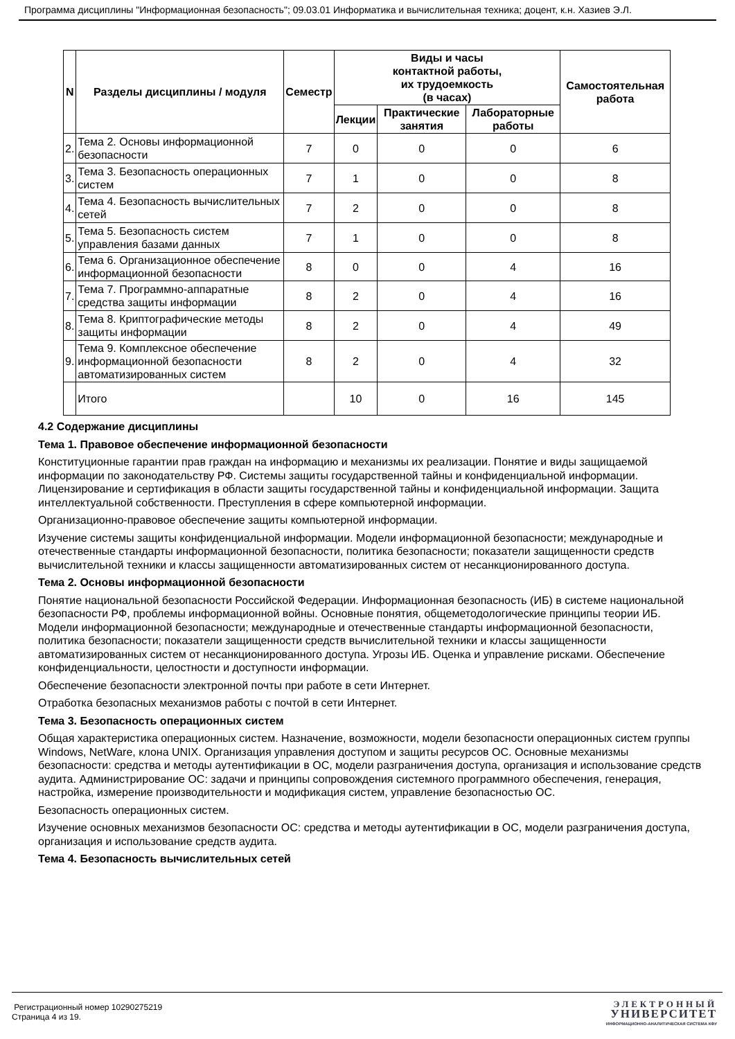Программа дисциплины "Информационная безопасность"; 09.03.01 Информатика и вычислительная техника; доцент, к.н. Хазиев Э.Л.
| N | Разделы дисциплины / модуля | Семестр | Виды и часы контактной работы, их трудоемкость (в часах) | | | Самостоятельная работа |
| --- | --- | --- | --- | --- | --- | --- |
| | | | Лекции | Практические занятия | Лабораторные работы | |
| 2. | Тема 2. Основы информационной безопасности | 7 | 0 | 0 | 0 | 6 |
| 3. | Тема 3. Безопасность операционных систем | 7 | 1 | 0 | 0 | 8 |
| 4. | Тема 4. Безопасность вычислительных сетей | 7 | 2 | 0 | 0 | 8 |
| 5. | Тема 5. Безопасность систем управления базами данных | 7 | 1 | 0 | 0 | 8 |
| 6. | Тема 6. Организационное обеспечение информационной безопасности | 8 | 0 | 0 | 4 | 16 |
| 7. | Тема 7. Программно-аппаратные средства защиты информации | 8 | 2 | 0 | 4 | 16 |
| 8. | Тема 8. Криптографические методы защиты информации | 8 | 2 | 0 | 4 | 49 |
| 9. | Тема 9. Комплексное обеспечение информационной безопасности автоматизированных систем | 8 | 2 | 0 | 4 | 32 |
| | Итого | | 10 | 0 | 16 | 145 |
4.2 Содержание дисциплины
Тема 1. Правовое обеспечение информационной безопасности
Конституционные гарантии прав граждан на информацию и механизмы их реализации. Понятие и виды защищаемой информации по законодательству РФ. Системы защиты государственной тайны и конфиденциальной информации. Лицензирование и сертификация в области защиты государственной тайны и конфиденциальной информации. Защита интеллектуальной собственности. Преступления в сфере компьютерной информации.
Организационно-правовое обеспечение защиты компьютерной информации.
Изучение системы защиты конфиденциальной информации. Модели информационной безопасности; международные и отечественные стандарты информационной безопасности, политика безопасности; показатели защищенности средств вычислительной техники и классы защищенности автоматизированных систем от несанкционированного доступа.
Тема 2. Основы информационной безопасности
Понятие национальной безопасности Российской Федерации. Информационная безопасность (ИБ) в системе национальной безопасности РФ, проблемы информационной войны. Основные понятия, общеметодологические принципы теории ИБ. Модели информационной безопасности; международные и отечественные стандарты информационной безопасности, политика безопасности; показатели защищенности средств вычислительной техники и классы защищенности автоматизированных систем от несанкционированного доступа. Угрозы ИБ. Оценка и управление рисками. Обеспечение конфиденциальности, целостности и доступности информации.
Обеспечение безопасности электронной почты при работе в сети Интернет.
Отработка безопасных механизмов работы с почтой в сети Интернет.
Тема 3. Безопасность операционных систем
Общая характеристика операционных систем. Назначение, возможности, модели безопасности операционных систем группы Windows, NetWare, клона UNIX. Организация управления доступом и защиты ресурсов ОС. Основные механизмы безопасности: средства и методы аутентификации в ОС, модели разграничения доступа, организация и использование средств аудита. Администрирование ОС: задачи и принципы сопровождения системного программного обеспечения, генерация, настройка, измерение производительности и модификация систем, управление безопасностью ОС.
Безопасность операционных систем.
Изучение основных механизмов безопасности ОС: средства и методы аутентификации в ОС, модели разграничения доступа, организация и использование средств аудита.
Тема 4. Безопасность вычислительных сетей
Регистрационный номер 10290275219
Страница 4 из 19.
ЭЛЕКТРОННЫЙ
УНИВЕРСИТЕТ
ИНФОРМАЦИОННО-АНАЛИТИЧЕСКАЯ СИСТЕМА КФУ